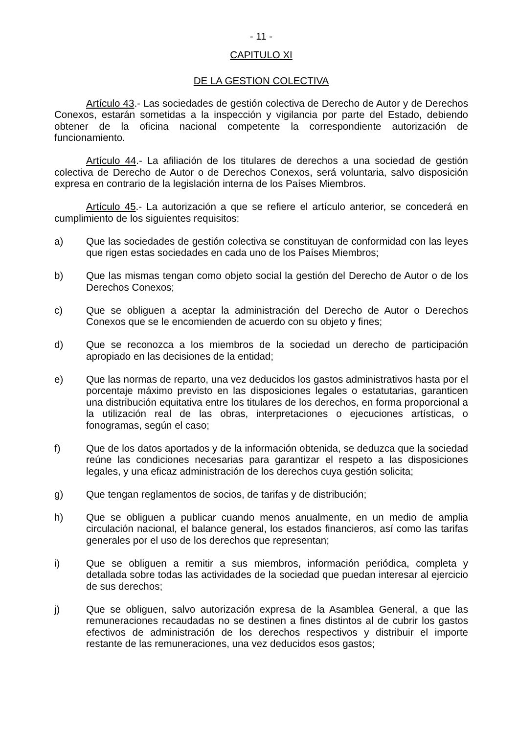- 11 -
CAPITULO XI
DE LA GESTION COLECTIVA
Artículo 43.- Las sociedades de gestión colectiva de Derecho de Autor y de Derechos Conexos, estarán sometidas a la inspección y vigilancia por parte del Estado, debiendo obtener de la oficina nacional competente la correspondiente autorización de funcionamiento.
Artículo 44.- La afiliación de los titulares de derechos a una sociedad de gestión colectiva de Derecho de Autor o de Derechos Conexos, será voluntaria, salvo disposición expresa en contrario de la legislación interna de los Países Miembros.
Artículo 45.- La autorización a que se refiere el artículo anterior, se concederá en cumplimiento de los siguientes requisitos:
a) Que las sociedades de gestión colectiva se constituyan de conformidad con las leyes que rigen estas sociedades en cada uno de los Países Miembros;
b) Que las mismas tengan como objeto social la gestión del Derecho de Autor o de los Derechos Conexos;
c) Que se obliguen a aceptar la administración del Derecho de Autor o Derechos Conexos que se le encomienden de acuerdo con su objeto y fines;
d) Que se reconozca a los miembros de la sociedad un derecho de participación apropiado en las decisiones de la entidad;
e) Que las normas de reparto, una vez deducidos los gastos administrativos hasta por el porcentaje máximo previsto en las disposiciones legales o estatutarias, garanticen una distribución equitativa entre los titulares de los derechos, en forma proporcional a la utilización real de las obras, interpretaciones o ejecuciones artísticas, o fonogramas, según el caso;
f) Que de los datos aportados y de la información obtenida, se deduzca que la sociedad reúne las condiciones necesarias para garantizar el respeto a las disposiciones legales, y una eficaz administración de los derechos cuya gestión solicita;
g) Que tengan reglamentos de socios, de tarifas y de distribución;
h) Que se obliguen a publicar cuando menos anualmente, en un medio de amplia circulación nacional, el balance general, los estados financieros, así como las tarifas generales por el uso de los derechos que representan;
i) Que se obliguen a remitir a sus miembros, información periódica, completa y detallada sobre todas las actividades de la sociedad que puedan interesar al ejercicio de sus derechos;
j) Que se obliguen, salvo autorización expresa de la Asamblea General, a que las remuneraciones recaudadas no se destinen a fines distintos al de cubrir los gastos efectivos de administración de los derechos respectivos y distribuir el importe restante de las remuneraciones, una vez deducidos esos gastos;